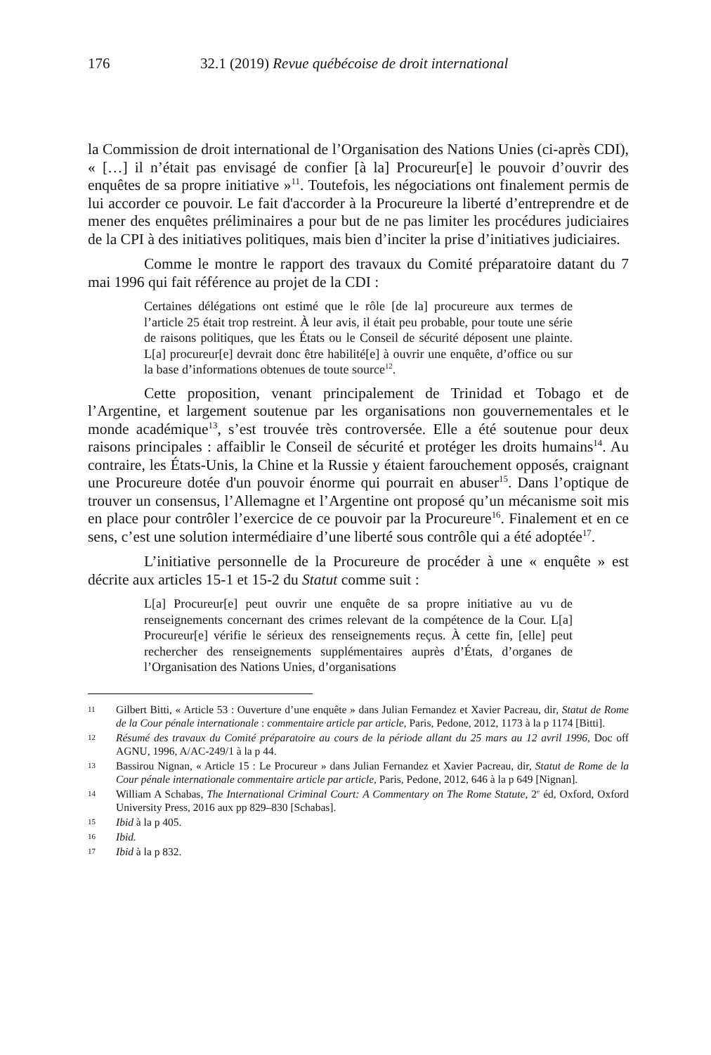176 32.1 (2019) Revue québécoise de droit international
la Commission de droit international de l’Organisation des Nations Unies (ci-après CDI), « […] il n’était pas envisagé de confier [à la] Procureur[e] le pouvoir d’ouvrir des enquêtes de sa propre initiative »<sup>11</sup>. Toutefois, les négociations ont finalement permis de lui accorder ce pouvoir. Le fait d'accorder à la Procureure la liberté d’entreprendre et de mener des enquêtes préliminaires a pour but de ne pas limiter les procédures judiciaires de la CPI à des initiatives politiques, mais bien d’inciter la prise d’initiatives judiciaires.
Comme le montre le rapport des travaux du Comité préparatoire datant du 7 mai 1996 qui fait référence au projet de la CDI :
Certaines délégations ont estimé que le rôle [de la] procureure aux termes de l’article 25 était trop restreint. À leur avis, il était peu probable, pour toute une série de raisons politiques, que les États ou le Conseil de sécurité déposent une plainte. L[a] procureur[e] devrait donc être habilité[e] à ouvrir une enquête, d’office ou sur la base d’informations obtenues de toute source<sup>12</sup>.
Cette proposition, venant principalement de Trinidad et Tobago et de l’Argentine, et largement soutenue par les organisations non gouvernementales et le monde académique<sup>13</sup>, s’est trouvée très controversée. Elle a été soutenue pour deux raisons principales : affaiblir le Conseil de sécurité et protéger les droits humains<sup>14</sup>. Au contraire, les États-Unis, la Chine et la Russie y étaient farouchement opposés, craignant une Procureure dotée d'un pouvoir énorme qui pourrait en abuser<sup>15</sup>. Dans l’optique de trouver un consensus, l’Allemagne et l’Argentine ont proposé qu’un mécanisme soit mis en place pour contrôler l’exercice de ce pouvoir par la Procureure<sup>16</sup>. Finalement et en ce sens, c’est une solution intermédiaire d’une liberté sous contrôle qui a été adoptée<sup>17</sup>.
L’initiative personnelle de la Procureure de procéder à une « enquête » est décrite aux articles 15-1 et 15-2 du Statut comme suit :
L[a] Procureur[e] peut ouvrir une enquête de sa propre initiative au vu de renseignements concernant des crimes relevant de la compétence de la Cour. L[a] Procureur[e] vérifie le sérieux des renseignements reçus. À cette fin, [elle] peut rechercher des renseignements supplémentaires auprès d’États, d’organes de l’Organisation des Nations Unies, d’organisations
11 Gilbert Bitti, « Article 53 : Ouverture d’une enquête » dans Julian Fernandez et Xavier Pacreau, dir, Statut de Rome de la Cour pénale internationale : commentaire article par article, Paris, Pedone, 2012, 1173 à la p 1174 [Bitti].
12 Résumé des travaux du Comité préparatoire au cours de la période allant du 25 mars au 12 avril 1996, Doc off AGNU, 1996, A/AC-249/1 à la p 44.
13 Bassirou Nignan, « Article 15 : Le Procureur » dans Julian Fernandez et Xavier Pacreau, dir, Statut de Rome de la Cour pénale internationale commentaire article par article, Paris, Pedone, 2012, 646 à la p 649 [Nignan].
14 William A Schabas, The International Criminal Court: A Commentary on The Rome Statute, 2<sup>e</sup> éd, Oxford, Oxford University Press, 2016 aux pp 829–830 [Schabas].
15 Ibid à la p 405.
16 Ibid.
17 Ibid à la p 832.